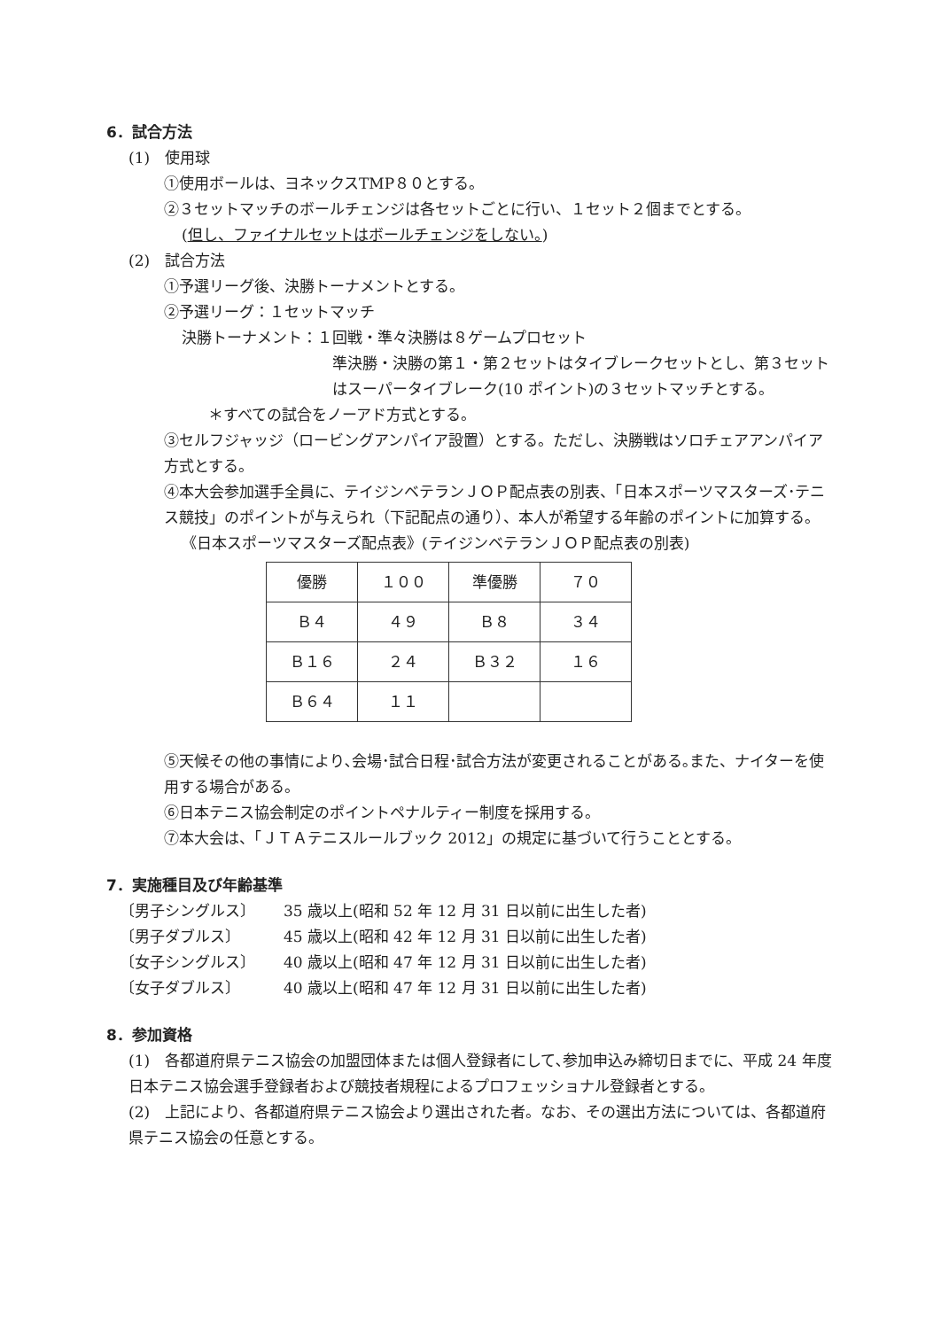6．試合方法
(1)　使用球
①使用ボールは、ヨネックスTMP８０とする。
②３セットマッチのボールチェンジは各セットごとに行い、１セット２個までとする。
(但し、ファイナルセットはボールチェンジをしない。)
(2)　試合方法
①予選リーグ後、決勝トーナメントとする。
②予選リーグ：１セットマッチ
決勝トーナメント：１回戦・準々決勝は８ゲームプロセット
準決勝・決勝の第１・第２セットはタイブレークセットとし、第３セットはスーパータイブレーク(10 ポイント)の３セットマッチとする。
＊すべての試合をノーアド方式とする。
③セルフジャッジ（ロービングアンパイア設置）とする。ただし、決勝戦はソロチェアアンパイア方式とする。
④本大会参加選手全員に、テイジンベテランＪＯＰ配点表の別表、「日本スポーツマスターズ･テニス競技」のポイントが与えられ（下記配点の通り）、本人が希望する年齢のポイントに加算する。
《日本スポーツマスターズ配点表》(テイジンベテランＪＯＰ配点表の別表)
| 優勝 | １００ | 準優勝 | ７０ |
| Ｂ４ | ４９ | Ｂ８ | ３４ |
| Ｂ１６ | ２４ | Ｂ３２ | １６ |
| Ｂ６４ | １１ | | |
⑤天候その他の事情により､会場･試合日程･試合方法が変更されることがある｡また、ナイターを使用する場合がある。
⑥日本テニス協会制定のポイントペナルティー制度を採用する。
⑦本大会は、「ＪＴＡテニスルールブック 2012」の規定に基づいて行うこととする。
7．実施種目及び年齢基準
〔男子シングルス〕 35 歳以上(昭和 52 年 12 月 31 日以前に出生した者)
〔男子ダブルス〕 45 歳以上(昭和 42 年 12 月 31 日以前に出生した者)
〔女子シングルス〕 40 歳以上(昭和 47 年 12 月 31 日以前に出生した者)
〔女子ダブルス〕 40 歳以上(昭和 47 年 12 月 31 日以前に出生した者)
8．参加資格
(1)　各都道府県テニス協会の加盟団体または個人登録者にして､参加申込み締切日までに、平成 24 年度日本テニス協会選手登録者および競技者規程によるプロフェッショナル登録者とする。
(2)　上記により、各都道府県テニス協会より選出された者。なお、その選出方法については、各都道府県テニス協会の任意とする。